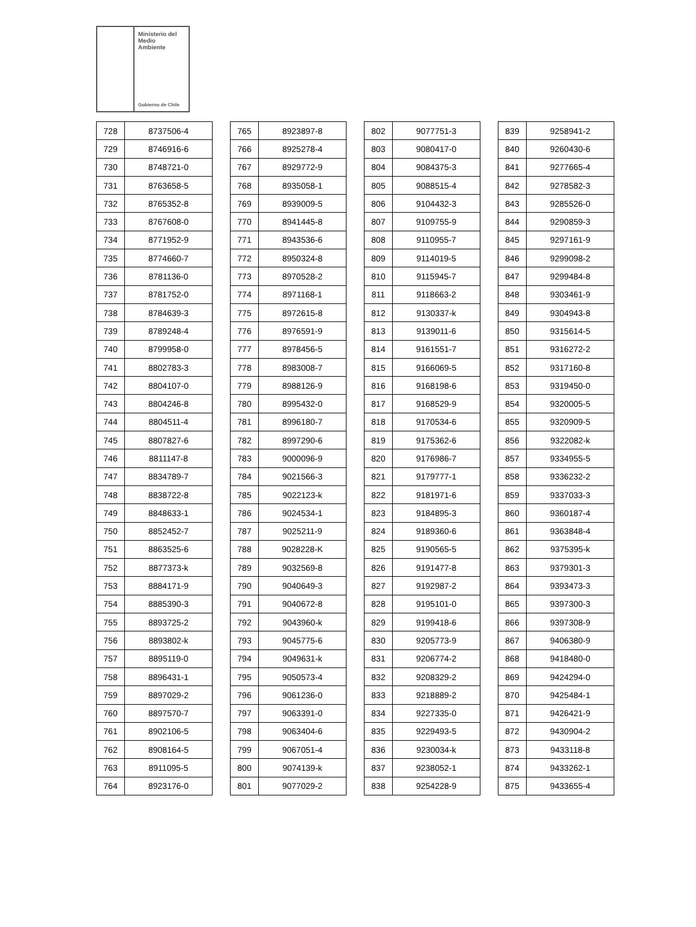Ministerio del
Medio
Ambiente
Gobierno de Chile
| 728 | 8737506-4 |
| 729 | 8746916-6 |
| 730 | 8748721-0 |
| 731 | 8763658-5 |
| 732 | 8765352-8 |
| 733 | 8767608-0 |
| 734 | 8771952-9 |
| 735 | 8774660-7 |
| 736 | 8781136-0 |
| 737 | 8781752-0 |
| 738 | 8784639-3 |
| 739 | 8789248-4 |
| 740 | 8799958-0 |
| 741 | 8802783-3 |
| 742 | 8804107-0 |
| 743 | 8804246-8 |
| 744 | 8804511-4 |
| 745 | 8807827-6 |
| 746 | 8811147-8 |
| 747 | 8834789-7 |
| 748 | 8838722-8 |
| 749 | 8848633-1 |
| 750 | 8852452-7 |
| 751 | 8863525-6 |
| 752 | 8877373-k |
| 753 | 8884171-9 |
| 754 | 8885390-3 |
| 755 | 8893725-2 |
| 756 | 8893802-k |
| 757 | 8895119-0 |
| 758 | 8896431-1 |
| 759 | 8897029-2 |
| 760 | 8897570-7 |
| 761 | 8902106-5 |
| 762 | 8908164-5 |
| 763 | 8911095-5 |
| 764 | 8923176-0 |
| 765 | 8923897-8 |
| 766 | 8925278-4 |
| 767 | 8929772-9 |
| 768 | 8935058-1 |
| 769 | 8939009-5 |
| 770 | 8941445-8 |
| 771 | 8943536-6 |
| 772 | 8950324-8 |
| 773 | 8970528-2 |
| 774 | 8971168-1 |
| 775 | 8972615-8 |
| 776 | 8976591-9 |
| 777 | 8978456-5 |
| 778 | 8983008-7 |
| 779 | 8988126-9 |
| 780 | 8995432-0 |
| 781 | 8996180-7 |
| 782 | 8997290-6 |
| 783 | 9000096-9 |
| 784 | 9021566-3 |
| 785 | 9022123-k |
| 786 | 9024534-1 |
| 787 | 9025211-9 |
| 788 | 9028228-K |
| 789 | 9032569-8 |
| 790 | 9040649-3 |
| 791 | 9040672-8 |
| 792 | 9043960-k |
| 793 | 9045775-6 |
| 794 | 9049631-k |
| 795 | 9050573-4 |
| 796 | 9061236-0 |
| 797 | 9063391-0 |
| 798 | 9063404-6 |
| 799 | 9067051-4 |
| 800 | 9074139-k |
| 801 | 9077029-2 |
| 802 | 9077751-3 |
| 803 | 9080417-0 |
| 804 | 9084375-3 |
| 805 | 9088515-4 |
| 806 | 9104432-3 |
| 807 | 9109755-9 |
| 808 | 9110955-7 |
| 809 | 9114019-5 |
| 810 | 9115945-7 |
| 811 | 9118663-2 |
| 812 | 9130337-k |
| 813 | 9139011-6 |
| 814 | 9161551-7 |
| 815 | 9166069-5 |
| 816 | 9168198-6 |
| 817 | 9168529-9 |
| 818 | 9170534-6 |
| 819 | 9175362-6 |
| 820 | 9176986-7 |
| 821 | 9179777-1 |
| 822 | 9181971-6 |
| 823 | 9184895-3 |
| 824 | 9189360-6 |
| 825 | 9190565-5 |
| 826 | 9191477-8 |
| 827 | 9192987-2 |
| 828 | 9195101-0 |
| 829 | 9199418-6 |
| 830 | 9205773-9 |
| 831 | 9206774-2 |
| 832 | 9208329-2 |
| 833 | 9218889-2 |
| 834 | 9227335-0 |
| 835 | 9229493-5 |
| 836 | 9230034-k |
| 837 | 9238052-1 |
| 838 | 9254228-9 |
| 839 | 9258941-2 |
| 840 | 9260430-6 |
| 841 | 9277665-4 |
| 842 | 9278582-3 |
| 843 | 9285526-0 |
| 844 | 9290859-3 |
| 845 | 9297161-9 |
| 846 | 9299098-2 |
| 847 | 9299484-8 |
| 848 | 9303461-9 |
| 849 | 9304943-8 |
| 850 | 9315614-5 |
| 851 | 9316272-2 |
| 852 | 9317160-8 |
| 853 | 9319450-0 |
| 854 | 9320005-5 |
| 855 | 9320909-5 |
| 856 | 9322082-k |
| 857 | 9334955-5 |
| 858 | 9336232-2 |
| 859 | 9337033-3 |
| 860 | 9360187-4 |
| 861 | 9363848-4 |
| 862 | 9375395-k |
| 863 | 9379301-3 |
| 864 | 9393473-3 |
| 865 | 9397300-3 |
| 866 | 9397308-9 |
| 867 | 9406380-9 |
| 868 | 9418480-0 |
| 869 | 9424294-0 |
| 870 | 9425484-1 |
| 871 | 9426421-9 |
| 872 | 9430904-2 |
| 873 | 9433118-8 |
| 874 | 9433262-1 |
| 875 | 9433655-4 |